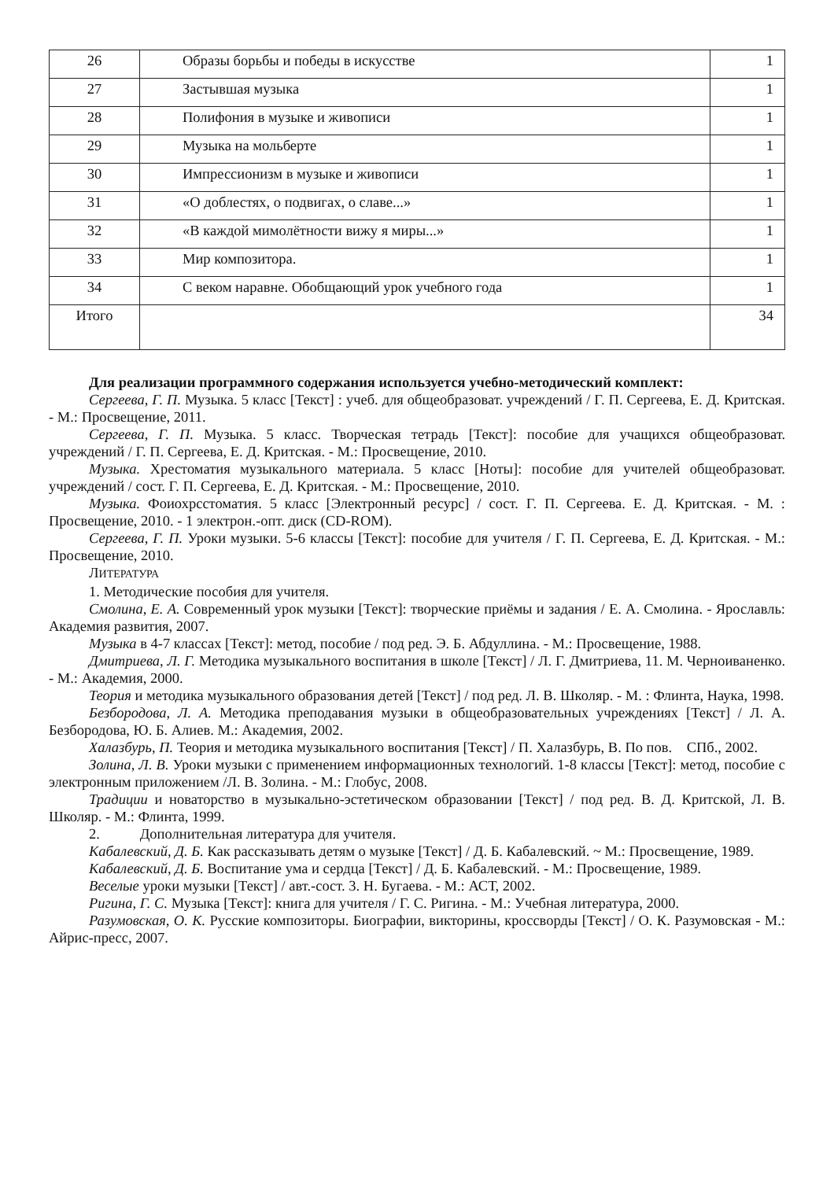| 26 | Образы борьбы и победы в искусстве | 1 |
| 27 | Застывшая музыка | 1 |
| 28 | Полифония в музыке и живописи | 1 |
| 29 | Музыка на мольберте | 1 |
| 30 | Импрессионизм в музыке и живописи | 1 |
| 31 | «О доблестях, о подвигах, о славе...» | 1 |
| 32 | «В каждой мимолётности вижу я миры...» | 1 |
| 33 | Мир композитора. | 1 |
| 34 | С веком наравне. Обобщающий урок учебного года | 1 |
| Итого | | 34 |
Для реализации программного содержания используется учебно-методический комплект:
Сергеева, Г. П. Музыка. 5 класс [Текст] : учеб. для общеобразоват. учреждений / Г. П. Сергеева, Е. Д. Критская. - М.: Просвещение, 2011.
Сергеева, Г. П. Музыка. 5 класс. Творческая тетрадь [Текст]: пособие для учащихся общеобразоват. учреждений / Г. П. Сергеева, Е. Д. Критская. - М.: Просвещение, 2010.
Музыка. Хрестоматия музыкального материала. 5 класс [Ноты]: пособие для учителей общеобразоват. учреждений / сост. Г. П. Сергеева, Е. Д. Критская. - М.: Просвещение, 2010.
Музыка. Фоиохрсстоматия. 5 класс [Электронный ресурс] / сост. Г. П. Сергеева. Е. Д. Критская. - М. : Просвещение, 2010. - 1 электрон.-опт. диск (CD-ROM).
Сергеева, Г. П. Уроки музыки. 5-6 классы [Текст]: пособие для учителя / Г. П. Сергеева, Е. Д. Критская. - М.: Просвещение, 2010.
ЛИТЕРАТУРА
1. Методические пособия для учителя.
Смолина, Е. А. Современный урок музыки [Текст]: творческие приёмы и задания / Е. А. Смолина. - Ярославль: Академия развития, 2007.
Музыка в 4-7 классах [Текст]: метод, пособие / под ред. Э. Б. Абдуллина. - М.: Просвещение, 1988.
Дмитриева, Л. Г. Методика музыкального воспитания в школе [Текст] / Л. Г. Дмитриева, 11. М. Черноиваненко. - М.: Академия, 2000.
Теория и методика музыкального образования детей [Текст] / под ред. Л. В. Школяр. - М. : Флинта, Наука, 1998.
Безбородова, Л. А. Методика преподавания музыки в общеобразовательных учреждениях [Текст] / Л. А. Безбородова, Ю. Б. Алиев. М.: Академия, 2002.
Халазбурь, П. Теория и методика музыкального воспитания [Текст] / П. Халазбурь, В. По пов. СПб., 2002.
Золина, Л. В. Уроки музыки с применением информационных технологий. 1-8 классы [Текст]: метод, пособие с электронным приложением /Л. В. Золина. - М.: Глобус, 2008.
Традиции и новаторство в музыкально-эстетическом образовании [Текст] / под ред. В. Д. Критской, Л. В. Школяр. - М.: Флинта, 1999.
2. Дополнительная литература для учителя.
Кабалевский, Д. Б. Как рассказывать детям о музыке [Текст] / Д. Б. Кабалевский. ~ М.: Просвещение, 1989.
Кабалевский, Д. Б. Воспитание ума и сердца [Текст] / Д. Б. Кабалевский. - М.: Просвещение, 1989.
Веселые уроки музыки [Текст] / авт.-сост. 3. Н. Бугаева. - М.: АСТ, 2002.
Ригина, Г. С. Музыка [Текст]: книга для учителя / Г. С. Ригина. - М.: Учебная литература, 2000.
Разумовская, О. К. Русские композиторы. Биографии, викторины, кроссворды [Текст] / О. К. Разумовская - М.: Айрис-пресс, 2007.